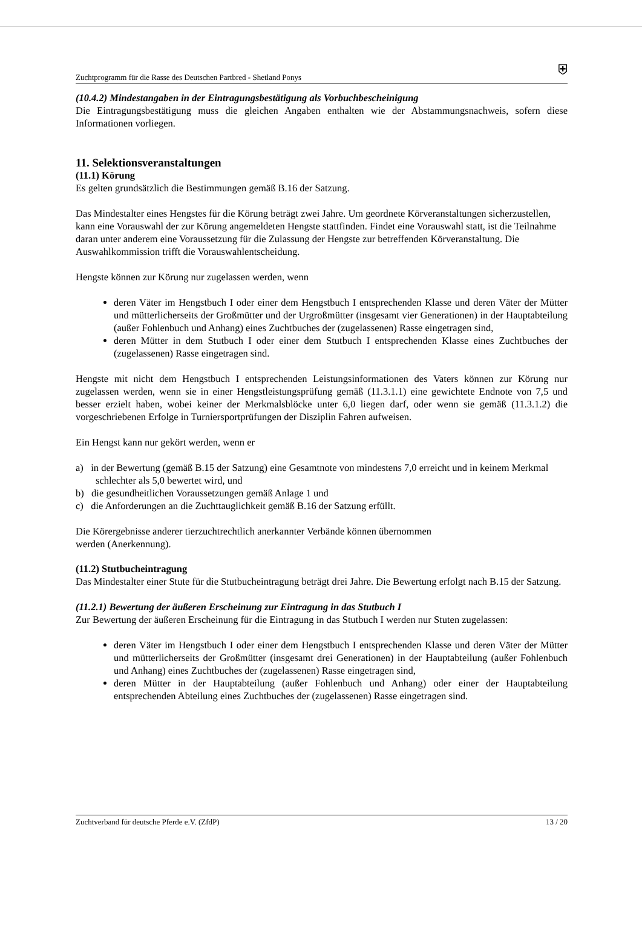Zuchtprogramm für die Rasse des Deutschen Partbred - Shetland Ponys ⛨
(10.4.2) Mindestangaben in der Eintragungsbestätigung als Vorbuchbescheinigung
Die Eintragungsbestätigung muss die gleichen Angaben enthalten wie der Abstammungsnachweis, sofern diese Informationen vorliegen.
11. Selektionsveranstaltungen
(11.1) Körung
Es gelten grundsätzlich die Bestimmungen gemäß B.16 der Satzung.
Das Mindestalter eines Hengstes für die Körung beträgt zwei Jahre. Um geordnete Körveranstaltungen sicherzustellen, kann eine Vorauswahl der zur Körung angemeldeten Hengste stattfinden. Findet eine Vorauswahl statt, ist die Teilnahme daran unter anderem eine Voraussetzung für die Zulassung der Hengste zur betreffenden Körveranstaltung. Die Auswahlkommission trifft die Vorauswahlentscheidung.
Hengste können zur Körung nur zugelassen werden, wenn
deren Väter im Hengstbuch I oder einer dem Hengstbuch I entsprechenden Klasse und deren Väter der Mütter und mütterlicherseits der Großmütter und der Urgroßmütter (insgesamt vier Generationen) in der Hauptabteilung (außer Fohlenbuch und Anhang) eines Zuchtbuches der (zugelassenen) Rasse eingetragen sind,
deren Mütter in dem Stutbuch I oder einer dem Stutbuch I entsprechenden Klasse eines Zuchtbuches der (zugelassenen) Rasse eingetragen sind.
Hengste mit nicht dem Hengstbuch I entsprechenden Leistungsinformationen des Vaters können zur Körung nur zugelassen werden, wenn sie in einer Hengstleistungsprüfung gemäß (11.3.1.1) eine gewichtete Endnote von 7,5 und besser erzielt haben, wobei keiner der Merkmalsblöcke unter 6,0 liegen darf, oder wenn sie gemäß (11.3.1.2) die vorgeschriebenen Erfolge in Turniersportprüfungen der Disziplin Fahren aufweisen.
Ein Hengst kann nur gekört werden, wenn er
a) in der Bewertung (gemäß B.15 der Satzung) eine Gesamtnote von mindestens 7,0 erreicht und in keinem Merkmal schlechter als 5,0 bewertet wird, und
b) die gesundheitlichen Voraussetzungen gemäß Anlage 1 und
c) die Anforderungen an die Zuchttauglichkeit gemäß B.16 der Satzung erfüllt.
Die Körergebnisse anderer tierzuchtrechtlich anerkannter Verbände können übernommen
werden (Anerkennung).
(11.2) Stutbucheintragung
Das Mindestalter einer Stute für die Stutbucheintragung beträgt drei Jahre. Die Bewertung erfolgt nach B.15 der Satzung.
(11.2.1) Bewertung der äußeren Erscheinung zur Eintragung in das Stutbuch I
Zur Bewertung der äußeren Erscheinung für die Eintragung in das Stutbuch I werden nur Stuten zugelassen:
deren Väter im Hengstbuch I oder einer dem Hengstbuch I entsprechenden Klasse und deren Väter der Mütter und mütterlicherseits der Großmütter (insgesamt drei Generationen) in der Hauptabteilung (außer Fohlenbuch und Anhang) eines Zuchtbuches der (zugelassenen) Rasse eingetragen sind,
deren Mütter in der Hauptabteilung (außer Fohlenbuch und Anhang) oder einer der Hauptabteilung entsprechenden Abteilung eines Zuchtbuches der (zugelassenen) Rasse eingetragen sind.
Zuchtverband für deutsche Pferde e.V. (ZfdP) 13 / 20